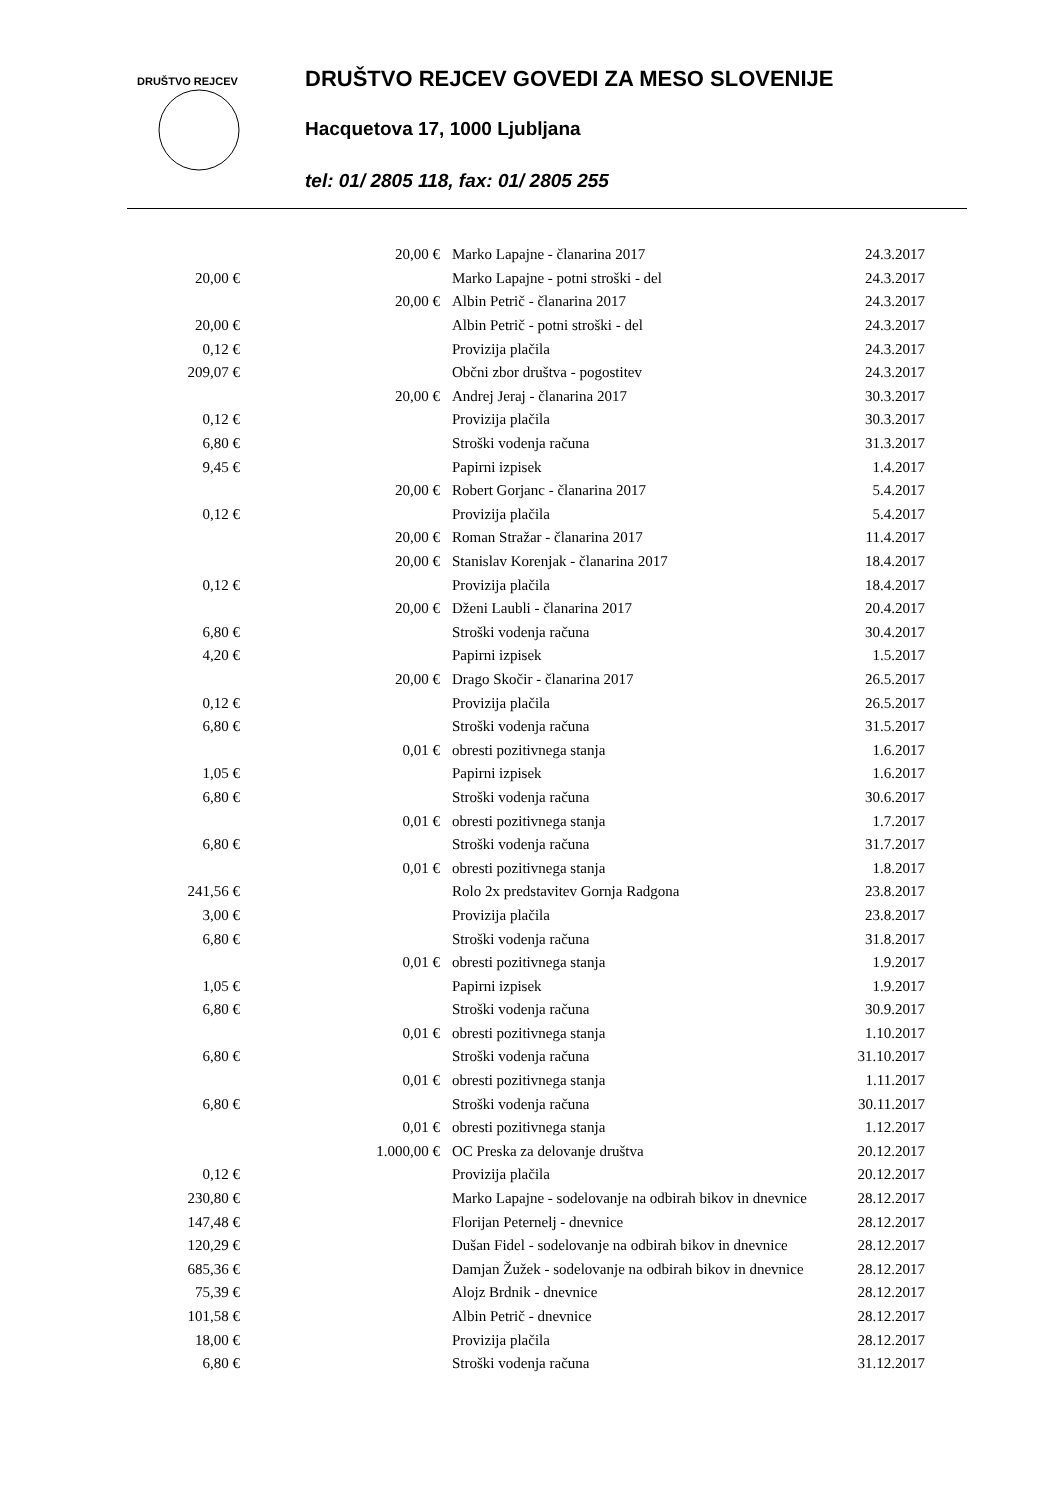DRUŠTVO REJCEV
DRUŠTVO REJCEV GOVEDI ZA MESO SLOVENIJE
Hacquetova 17, 1000 Ljubljana
tel: 01/ 2805 118, fax: 01/ 2805 255
| | 20,00 € | Marko Lapajne - članarina 2017 | 24.3.2017 |
| 20,00 € | | Marko Lapajne - potni stroški - del | 24.3.2017 |
| | 20,00 € | Albin Petrič - članarina 2017 | 24.3.2017 |
| 20,00 € | | Albin Petrič - potni stroški - del | 24.3.2017 |
| 0,12 € | | Provizija plačila | 24.3.2017 |
| 209,07 € | | Občni zbor društva - pogostitev | 24.3.2017 |
| | 20,00 € | Andrej Jeraj - članarina 2017 | 30.3.2017 |
| 0,12 € | | Provizija plačila | 30.3.2017 |
| 6,80 € | | Stroški vodenja računa | 31.3.2017 |
| 9,45 € | | Papirni izpisek | 1.4.2017 |
| | 20,00 € | Robert Gorjanc - članarina 2017 | 5.4.2017 |
| 0,12 € | | Provizija plačila | 5.4.2017 |
| | 20,00 € | Roman Stražar - članarina 2017 | 11.4.2017 |
| | 20,00 € | Stanislav Korenjak - članarina 2017 | 18.4.2017 |
| 0,12 € | | Provizija plačila | 18.4.2017 |
| | 20,00 € | Dženi Laubli - članarina 2017 | 20.4.2017 |
| 6,80 € | | Stroški vodenja računa | 30.4.2017 |
| 4,20 € | | Papirni izpisek | 1.5.2017 |
| | 20,00 € | Drago Skočir - članarina 2017 | 26.5.2017 |
| 0,12 € | | Provizija plačila | 26.5.2017 |
| 6,80 € | | Stroški vodenja računa | 31.5.2017 |
| | 0,01 € | obresti pozitivnega stanja | 1.6.2017 |
| 1,05 € | | Papirni izpisek | 1.6.2017 |
| 6,80 € | | Stroški vodenja računa | 30.6.2017 |
| | 0,01 € | obresti pozitivnega stanja | 1.7.2017 |
| 6,80 € | | Stroški vodenja računa | 31.7.2017 |
| | 0,01 € | obresti pozitivnega stanja | 1.8.2017 |
| 241,56 € | | Rolo 2x predstavitev Gornja Radgona | 23.8.2017 |
| 3,00 € | | Provizija plačila | 23.8.2017 |
| 6,80 € | | Stroški vodenja računa | 31.8.2017 |
| | 0,01 € | obresti pozitivnega stanja | 1.9.2017 |
| 1,05 € | | Papirni izpisek | 1.9.2017 |
| 6,80 € | | Stroški vodenja računa | 30.9.2017 |
| | 0,01 € | obresti pozitivnega stanja | 1.10.2017 |
| 6,80 € | | Stroški vodenja računa | 31.10.2017 |
| | 0,01 € | obresti pozitivnega stanja | 1.11.2017 |
| 6,80 € | | Stroški vodenja računa | 30.11.2017 |
| | 0,01 € | obresti pozitivnega stanja | 1.12.2017 |
| | 1.000,00 € | OC Preska za delovanje društva | 20.12.2017 |
| 0,12 € | | Provizija plačila | 20.12.2017 |
| 230,80 € | | Marko Lapajne - sodelovanje na odbirah bikov in dnevnice | 28.12.2017 |
| 147,48 € | | Florijan Peternelj - dnevnice | 28.12.2017 |
| 120,29 € | | Dušan Fidel - sodelovanje na odbirah bikov in dnevnice | 28.12.2017 |
| 685,36 € | | Damjan Žužek - sodelovanje na odbirah bikov in dnevnice | 28.12.2017 |
| 75,39 € | | Alojz Brdnik - dnevnice | 28.12.2017 |
| 101,58 € | | Albin Petrič - dnevnice | 28.12.2017 |
| 18,00 € | | Provizija plačila | 28.12.2017 |
| 6,80 € | | Stroški vodenja računa | 31.12.2017 |